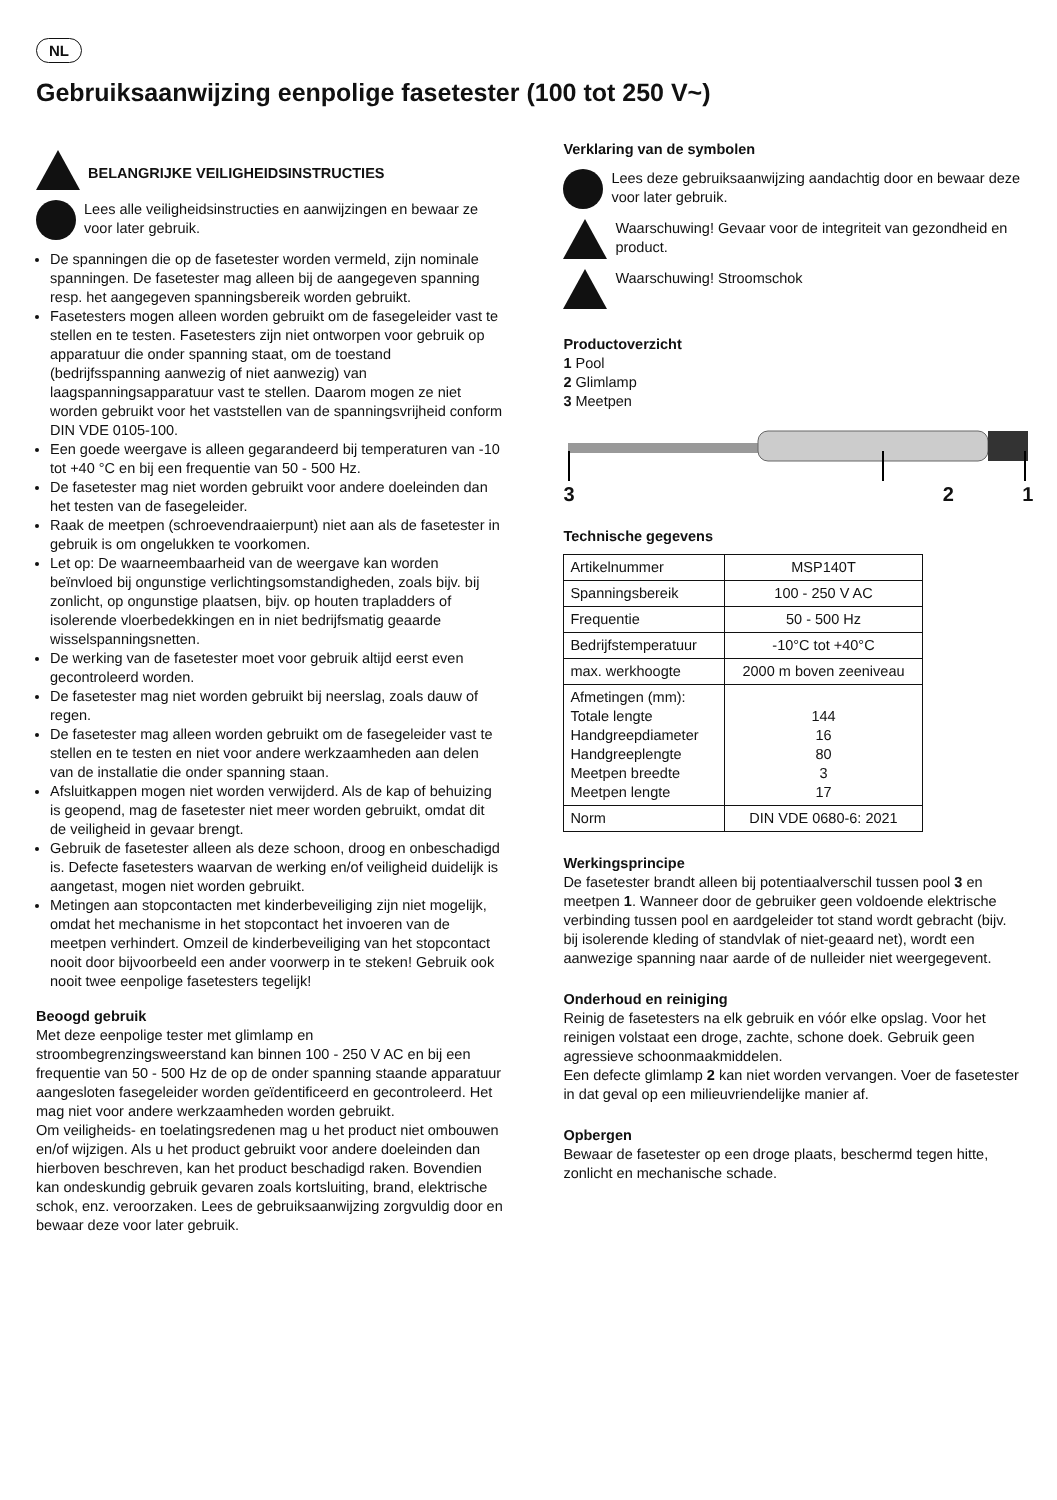NL
Gebruiksaanwijzing eenpolige fasetester (100 tot 250 V~)
BELANGRIJKE VEILIGHEIDSINSTRUCTIES
Lees alle veiligheidsinstructies en aanwijzingen en bewaar ze voor later gebruik.
De spanningen die op de fasetester worden vermeld, zijn nominale spanningen. De fasetester mag alleen bij de aangegeven spanning resp. het aangegeven spanningsbereik worden gebruikt.
Fasetesters mogen alleen worden gebruikt om de fasegeleider vast te stellen en te testen. Fasetesters zijn niet ontworpen voor gebruik op apparatuur die onder spanning staat, om de toestand (bedrijfsspanning aanwezig of niet aanwezig) van laagspanningsapparatuur vast te stellen. Daarom mogen ze niet worden gebruikt voor het vaststellen van de spanningsvrijheid conform DIN VDE 0105-100.
Een goede weergave is alleen gegarandeerd bij temperaturen van -10 tot +40 °C en bij een frequentie van 50 - 500 Hz.
De fasetester mag niet worden gebruikt voor andere doeleinden dan het testen van de fasegeleider.
Raak de meetpen (schroevendraaierpunt) niet aan als de fasetester in gebruik is om ongelukken te voorkomen.
Let op: De waarneembaarheid van de weergave kan worden beïnvloed bij ongunstige verlichtingsomstandigheden, zoals bijv. bij zonlicht, op ongunstige plaatsen, bijv. op houten trapladders of isolerende vloerbedekkingen en in niet bedrijfsmatig geaarde wisselspanningsnetten.
De werking van de fasetester moet voor gebruik altijd eerst even gecontroleerd worden.
De fasetester mag niet worden gebruikt bij neerslag, zoals dauw of regen.
De fasetester mag alleen worden gebruikt om de fasegeleider vast te stellen en te testen en niet voor andere werkzaamheden aan delen van de installatie die onder spanning staan.
Afsluitkappen mogen niet worden verwijderd. Als de kap of behuizing is geopend, mag de fasetester niet meer worden gebruikt, omdat dit de veiligheid in gevaar brengt.
Gebruik de fasetester alleen als deze schoon, droog en onbeschadigd is. Defecte fasetesters waarvan de werking en/of veiligheid duidelijk is aangetast, mogen niet worden gebruikt.
Metingen aan stopcontacten met kinderbeveiliging zijn niet mogelijk, omdat het mechanisme in het stopcontact het invoeren van de meetpen verhindert. Omzeil de kinderbeveiliging van het stopcontact nooit door bijvoorbeeld een ander voorwerp in te steken! Gebruik ook nooit twee eenpolige fasetesters tegelijk!
Beoogd gebruik
Met deze eenpolige tester met glimlamp en stroombegrenzingsweerstand kan binnen 100 - 250 V AC en bij een frequentie van 50 - 500 Hz de op de onder spanning staande apparatuur aangesloten fasegeleider worden geïdentificeerd en gecontroleerd. Het mag niet voor andere werkzaamheden worden gebruikt.
Om veiligheids- en toelatingsredenen mag u het product niet ombouwen en/of wijzigen. Als u het product gebruikt voor andere doeleinden dan hierboven beschreven, kan het product beschadigd raken. Bovendien kan ondeskundig gebruik gevaren zoals kortsluiting, brand, elektrische schok, enz. veroorzaken. Lees de gebruiksaanwijzing zorgvuldig door en bewaar deze voor later gebruik.
Verklaring van de symbolen
Lees deze gebruiksaanwijzing aandachtig door en bewaar deze voor later gebruik.
Waarschuwing! Gevaar voor de integriteit van gezondheid en product.
Waarschuwing! Stroomschok
Productoverzicht
1 Pool
2 Glimlamp
3 Meetpen
3 2 1
Technische gegevens
| Artikelnummer | MSP140T |
| Spanningsbereik | 100 - 250 V AC |
| Frequentie | 50 - 500 Hz |
| Bedrijfstemperatuur | -10°C tot +40°C |
| max. werkhoogte | 2000 m boven zeeniveau |
| Afmetingen (mm): Totale lengte Handgreepdiameter Handgreeplengte Meetpen breedte Meetpen lengte | 144 16 80 3 17 |
| Norm | DIN VDE 0680-6: 2021 |
Werkingsprincipe
De fasetester brandt alleen bij potentiaalverschil tussen pool 3 en meetpen 1. Wanneer door de gebruiker geen voldoende elektrische verbinding tussen pool en aardgeleider tot stand wordt gebracht (bijv. bij isolerende kleding of standvlak of niet-geaard net), wordt een aanwezige spanning naar aarde of de nulleider niet weergegevent.
Onderhoud en reiniging
Reinig de fasetesters na elk gebruik en vóór elke opslag. Voor het reinigen volstaat een droge, zachte, schone doek. Gebruik geen agressieve schoonmaakmiddelen.
Een defecte glimlamp 2 kan niet worden vervangen. Voer de fasetester in dat geval op een milieuvriendelijke manier af.
Opbergen
Bewaar de fasetester op een droge plaats, beschermd tegen hitte, zonlicht en mechanische schade.